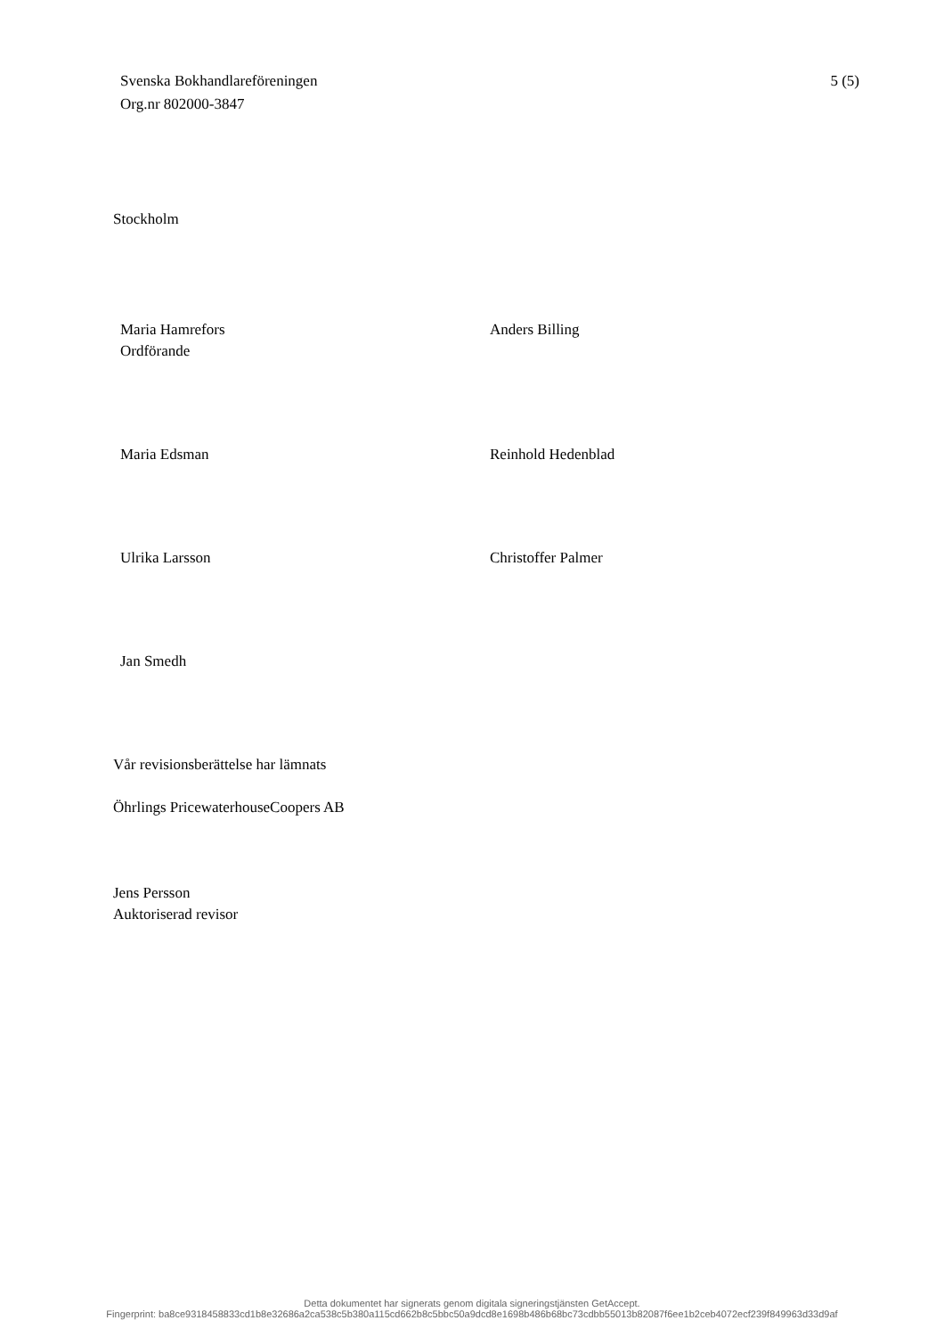Svenska Bokhandlareföreningen
Org.nr 802000-3847
5 (5)
Stockholm
Maria Hamrefors
Ordförande
Anders Billing
Maria Edsman Reinhold Hedenblad
Ulrika Larsson Christoffer Palmer
Jan Smedh
Vår revisionsberättelse har lämnats
Öhrlings PricewaterhouseCoopers AB
Jens Persson
Auktoriserad revisor
Detta dokumentet har signerats genom digitala signeringstjänsten GetAccept.
Fingerprint: ba8ce9318458833cd1b8e32686a2ca538c5b380a115cd662b8c5bbc50a9dcd8e1698b486b68bc73cdbb55013b82087f6ee1b2ceb4072ecf239f849963d33d9af